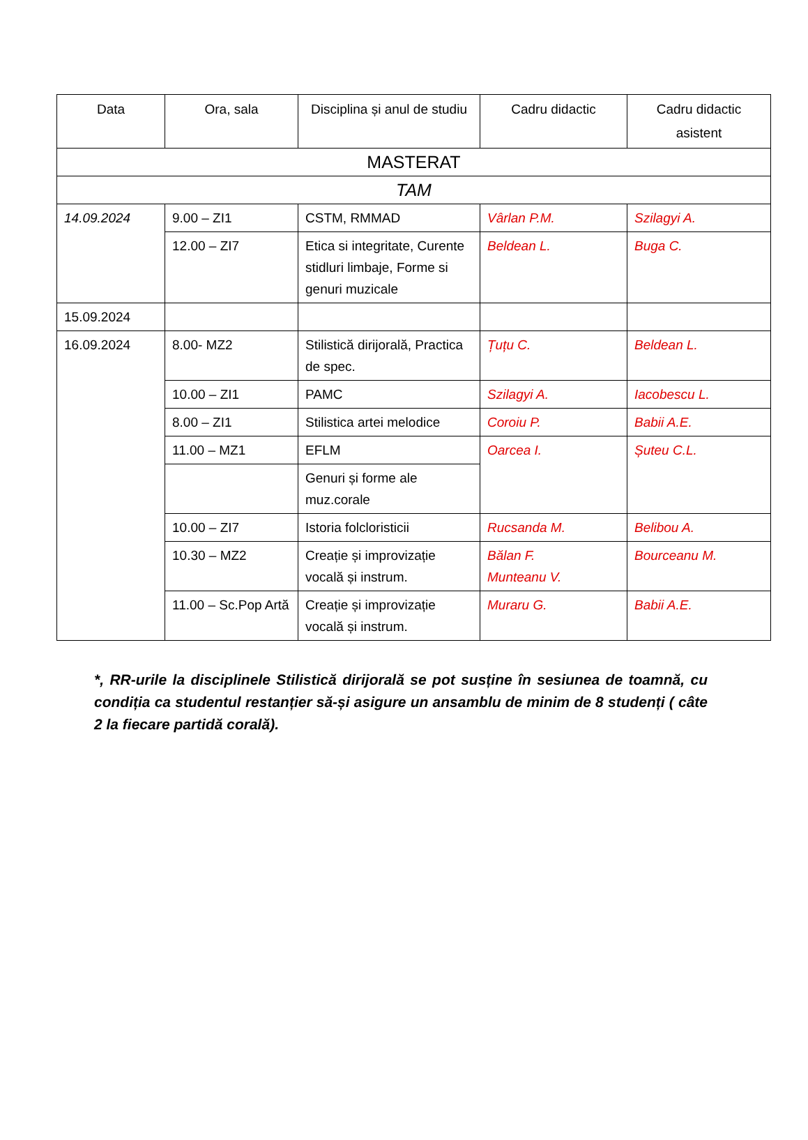| Data | Ora, sala | Disciplina și anul de studiu | Cadru didactic | Cadru didactic asistent |
| --- | --- | --- | --- | --- |
| MASTERAT | | | | |
| TAM | | | | |
| 14.09.2024 | 9.00 – ZI1 | CSTM, RMMAD | Vârlan P.M. | Szilagyi A. |
| | 12.00 – ZI7 | Etica si integritate, Curente stidluri limbaje, Forme si genuri muzicale | Beldean L. | Buga C. |
| 15.09.2024 | | | | |
| 16.09.2024 | 8.00- MZ2 | Stilistică dirijorală, Practica de spec. | Țuțu C. | Beldean L. |
| | 10.00 – ZI1 | PAMC | Szilagyi A. | Iacobescu L. |
| | 8.00 – ZI1 | Stilistica artei melodice | Coroiu P. | Babii A.E. |
| | 11.00 – MZ1 | EFLM | Oarcea I. | Șuteu C.L. |
| | | Genuri și forme ale muz.corale | | |
| | 10.00 – ZI7 | Istoria folcloristicii | Rucsanda M. | Belibou A. |
| | 10.30 – MZ2 | Creație și improvizație vocală și instrum. | Bălan F. Munteanu V. | Bourceanu M. |
| | 11.00 – Sc.Pop Artă | Creație și improvizație vocală și instrum. | Muraru G. | Babii A.E. |
*, RR-urile la disciplinele Stilistică dirijorală se pot susține în sesiunea de toamnă, cu condiția ca studentul restanțier să-și asigure un ansamblu de minim de 8 studenți ( câte 2 la fiecare partidă corală).